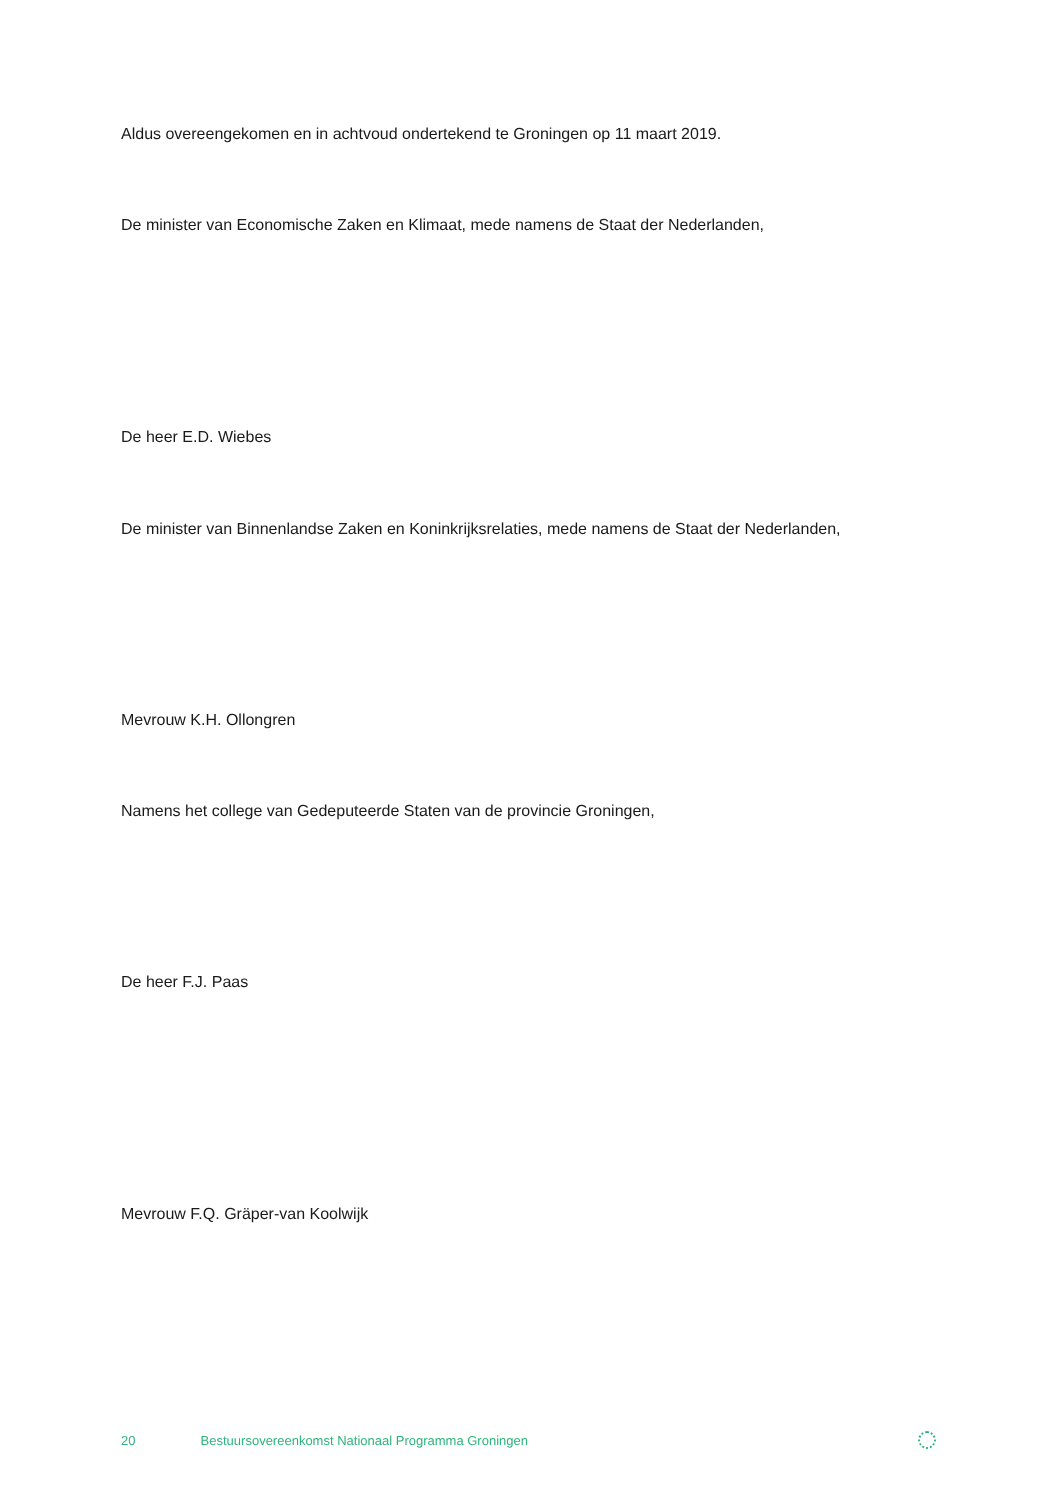Aldus overeengekomen en in achtvoud ondertekend te Groningen op 11 maart 2019.
De minister van Economische Zaken en Klimaat, mede namens de Staat der Nederlanden,
De heer E.D. Wiebes
De minister van Binnenlandse Zaken en Koninkrijksrelaties, mede namens de Staat der Nederlanden,
Mevrouw K.H. Ollongren
Namens het college van Gedeputeerde Staten van de provincie Groningen,
De heer F.J. Paas
Mevrouw F.Q. Gräper-van Koolwijk
20 Bestuursovereenkomst Nationaal Programma Groningen